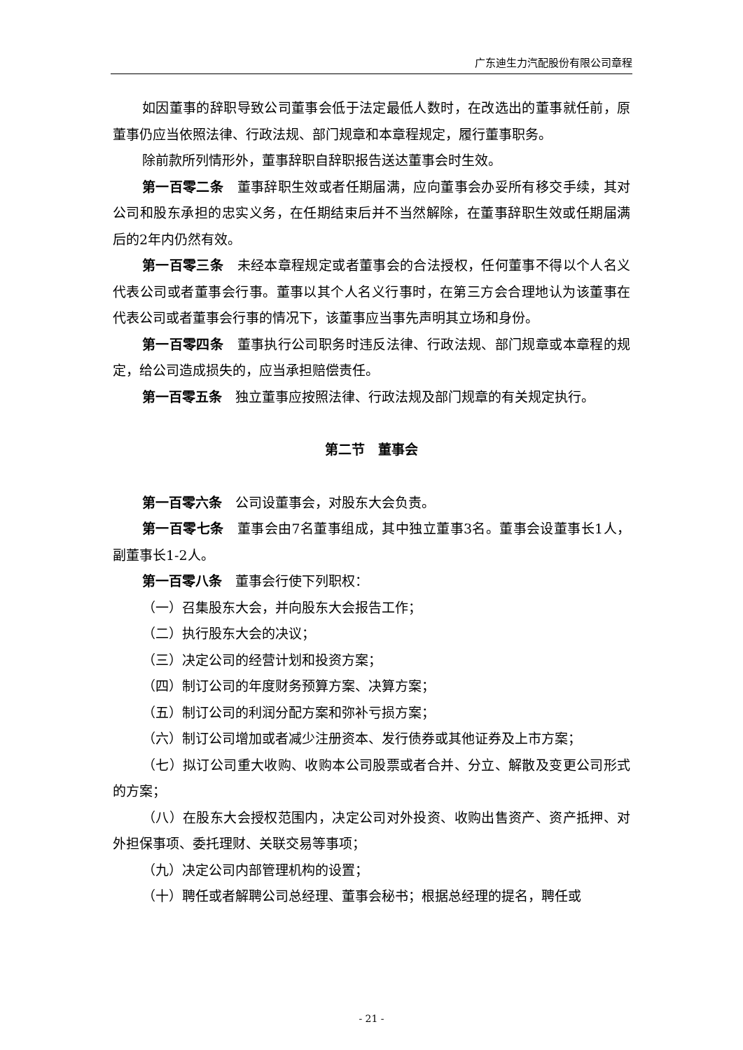广东迪生力汽配股份有限公司章程
如因董事的辞职导致公司董事会低于法定最低人数时，在改选出的董事就任前，原董事仍应当依照法律、行政法规、部门规章和本章程规定，履行董事职务。
除前款所列情形外，董事辞职自辞职报告送达董事会时生效。
第一百零二条　董事辞职生效或者任期届满，应向董事会办妥所有移交手续，其对公司和股东承担的忠实义务，在任期结束后并不当然解除，在董事辞职生效或任期届满后的2年内仍然有效。
第一百零三条　未经本章程规定或者董事会的合法授权，任何董事不得以个人名义代表公司或者董事会行事。董事以其个人名义行事时，在第三方会合理地认为该董事在代表公司或者董事会行事的情况下，该董事应当事先声明其立场和身份。
第一百零四条　董事执行公司职务时违反法律、行政法规、部门规章或本章程的规定，给公司造成损失的，应当承担赔偿责任。
第一百零五条　独立董事应按照法律、行政法规及部门规章的有关规定执行。
第二节　董事会
第一百零六条　公司设董事会，对股东大会负责。
第一百零七条　董事会由7名董事组成，其中独立董事3名。董事会设董事长1人，副董事长1-2人。
第一百零八条　董事会行使下列职权：
（一）召集股东大会，并向股东大会报告工作；
（二）执行股东大会的决议；
（三）决定公司的经营计划和投资方案；
（四）制订公司的年度财务预算方案、决算方案；
（五）制订公司的利润分配方案和弥补亏损方案；
（六）制订公司增加或者减少注册资本、发行债券或其他证券及上市方案；
（七）拟订公司重大收购、收购本公司股票或者合并、分立、解散及变更公司形式的方案；
（八）在股东大会授权范围内，决定公司对外投资、收购出售资产、资产抵押、对外担保事项、委托理财、关联交易等事项；
（九）决定公司内部管理机构的设置；
（十）聘任或者解聘公司总经理、董事会秘书；根据总经理的提名，聘任或
- 21 -